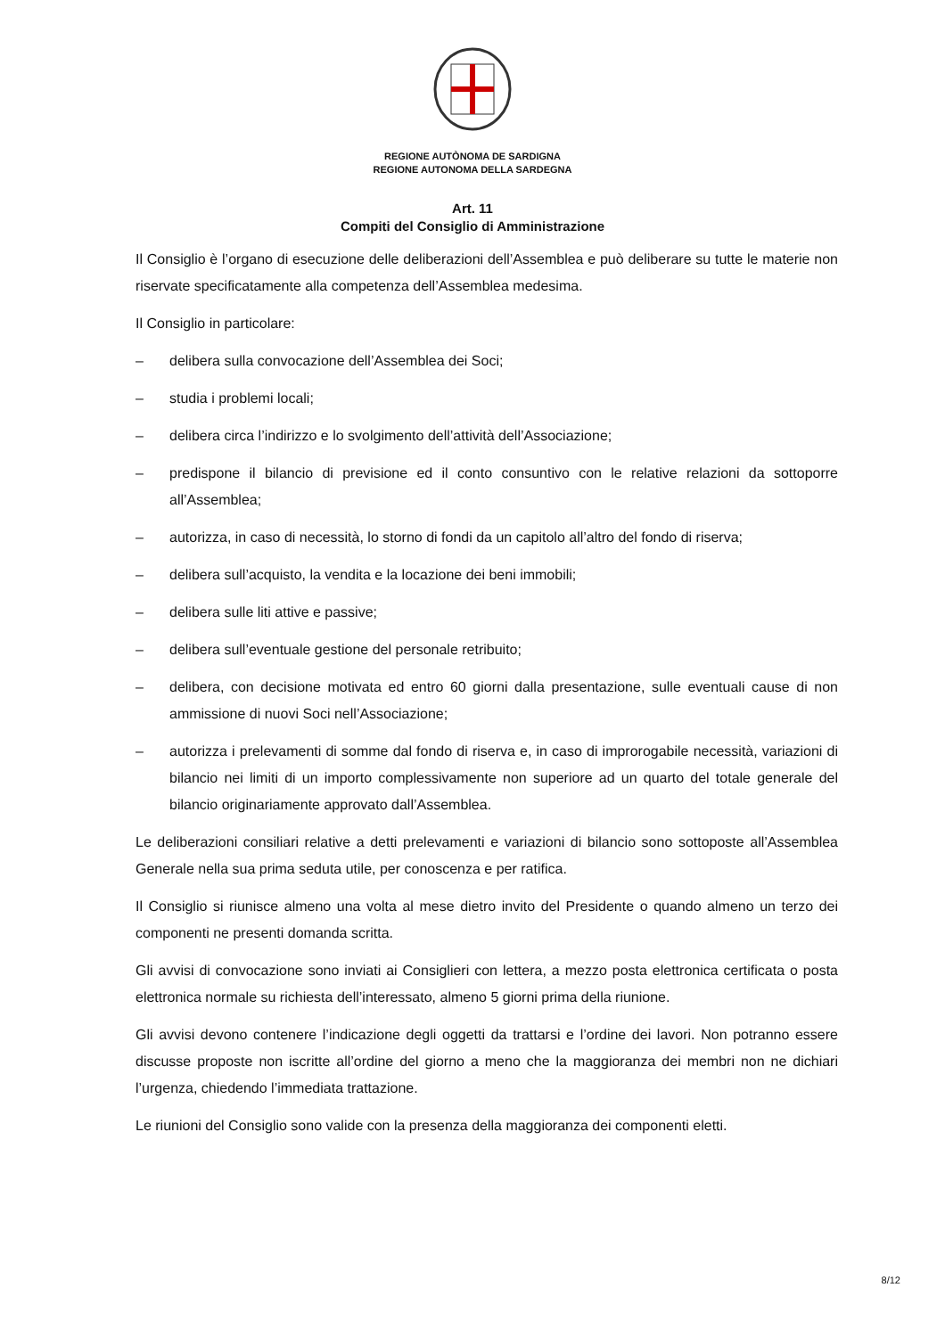REGIONE AUTÒNOMA DE SARDIGNA
REGIONE AUTONOMA DELLA SARDEGNA
Art. 11
Compiti del Consiglio di Amministrazione
Il Consiglio è l’organo di esecuzione delle deliberazioni dell’Assemblea e può deliberare su tutte le materie non riservate specificatamente alla competenza dell’Assemblea medesima.
Il Consiglio in particolare:
– delibera sulla convocazione dell’Assemblea dei Soci;
– studia i problemi locali;
– delibera circa l’indirizzo e lo svolgimento dell’attività dell’Associazione;
– predispone il bilancio di previsione ed il conto consuntivo con le relative relazioni da sottoporre all’Assemblea;
– autorizza, in caso di necessità, lo storno di fondi da un capitolo all’altro del fondo di riserva;
– delibera sull’acquisto, la vendita e la locazione dei beni immobili;
– delibera sulle liti attive e passive;
– delibera sull’eventuale gestione del personale retribuito;
– delibera, con decisione motivata ed entro 60 giorni dalla presentazione, sulle eventuali cause di non ammissione di nuovi Soci nell’Associazione;
– autorizza i prelevamenti di somme dal fondo di riserva e, in caso di improrogabile necessità, variazioni di bilancio nei limiti di un importo complessivamente non superiore ad un quarto del totale generale del bilancio originariamente approvato dall’Assemblea.
Le deliberazioni consiliari relative a detti prelevamenti e variazioni di bilancio sono sottoposte all’Assemblea Generale nella sua prima seduta utile, per conoscenza e per ratifica.
Il Consiglio si riunisce almeno una volta al mese dietro invito del Presidente o quando almeno un terzo dei componenti ne presenti domanda scritta.
Gli avvisi di convocazione sono inviati ai Consiglieri con lettera, a mezzo posta elettronica certificata o posta elettronica normale su richiesta dell’interessato, almeno 5 giorni prima della riunione.
Gli avvisi devono contenere l’indicazione degli oggetti da trattarsi e l’ordine dei lavori. Non potranno essere discusse proposte non iscritte all’ordine del giorno a meno che la maggioranza dei membri non ne dichiari l’urgenza, chiedendo l’immediata trattazione.
Le riunioni del Consiglio sono valide con la presenza della maggioranza dei componenti eletti.
8/12